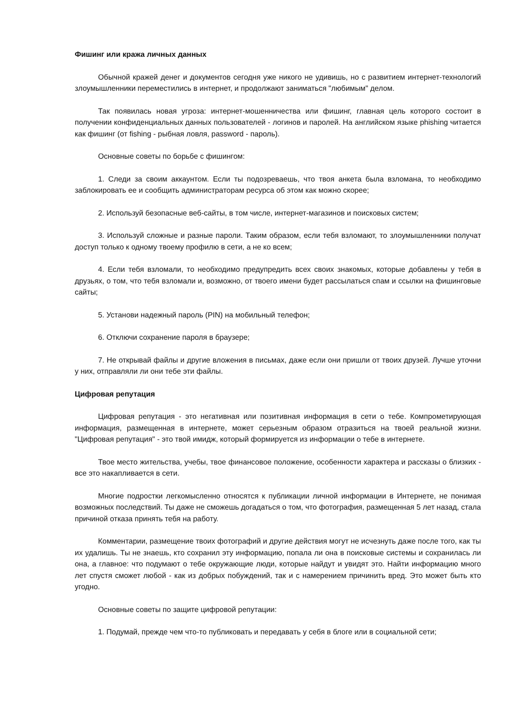Фишинг или кража личных данных
Обычной кражей денег и документов сегодня уже никого не удивишь, но с развитием интернет-технологий злоумышленники переместились в интернет, и продолжают заниматься "любимым" делом.
Так появилась новая угроза: интернет-мошенничества или фишинг, главная цель которого состоит в получении конфиденциальных данных пользователей - логинов и паролей. На английском языке phishing читается как фишинг (от fishing - рыбная ловля, password - пароль).
Основные советы по борьбе с фишингом:
1. Следи за своим аккаунтом. Если ты подозреваешь, что твоя анкета была взломана, то необходимо заблокировать ее и сообщить администраторам ресурса об этом как можно скорее;
2. Используй безопасные веб-сайты, в том числе, интернет-магазинов и поисковых систем;
3. Используй сложные и разные пароли. Таким образом, если тебя взломают, то злоумышленники получат доступ только к одному твоему профилю в сети, а не ко всем;
4. Если тебя взломали, то необходимо предупредить всех своих знакомых, которые добавлены у тебя в друзьях, о том, что тебя взломали и, возможно, от твоего имени будет рассылаться спам и ссылки на фишинговые сайты;
5. Установи надежный пароль (PIN) на мобильный телефон;
6. Отключи сохранение пароля в браузере;
7. Не открывай файлы и другие вложения в письмах, даже если они пришли от твоих друзей. Лучше уточни у них, отправляли ли они тебе эти файлы.
Цифровая репутация
Цифровая репутация - это негативная или позитивная информация в сети о тебе. Компрометирующая информация, размещенная в интернете, может серьезным образом отразиться на твоей реальной жизни. "Цифровая репутация" - это твой имидж, который формируется из информации о тебе в интернете.
Твое место жительства, учебы, твое финансовое положение, особенности характера и рассказы о близких - все это накапливается в сети.
Многие подростки легкомысленно относятся к публикации личной информации в Интернете, не понимая возможных последствий. Ты даже не сможешь догадаться о том, что фотография, размещенная 5 лет назад, стала причиной отказа принять тебя на работу.
Комментарии, размещение твоих фотографий и другие действия могут не исчезнуть даже после того, как ты их удалишь. Ты не знаешь, кто сохранил эту информацию, попала ли она в поисковые системы и сохранилась ли она, а главное: что подумают о тебе окружающие люди, которые найдут и увидят это. Найти информацию много лет спустя сможет любой - как из добрых побуждений, так и с намерением причинить вред. Это может быть кто угодно.
Основные советы по защите цифровой репутации:
1. Подумай, прежде чем что-то публиковать и передавать у себя в блоге или в социальной сети;